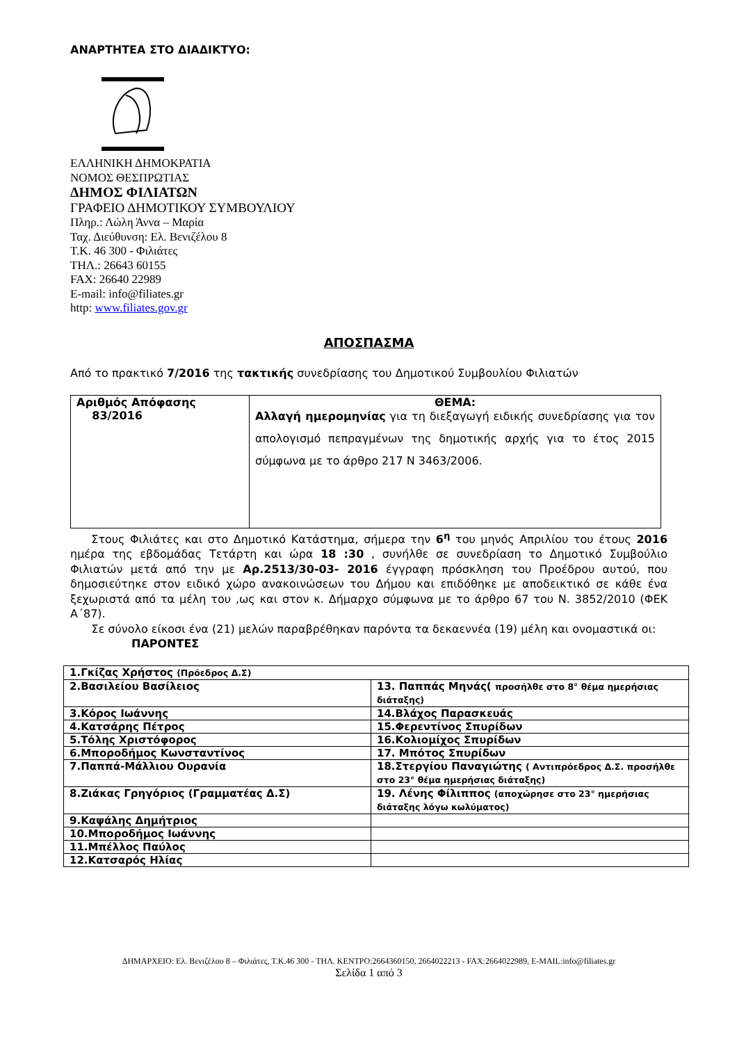ΑΝΑΡΤΗΤΕΑ ΣΤΟ ΔΙΑΔΙΚΤΥΟ:
ΕΛΛΗΝΙΚΗ ΔΗΜΟΚΡΑΤΙΑ
ΝΟΜΟΣ ΘΕΣΠΡΩΤΙΑΣ
ΔΗΜΟΣ ΦΙΛΙΑΤΩΝ
ΓΡΑΦΕΙΟ ΔΗΜΟΤΙΚΟΥ ΣΥΜΒΟΥΛΙΟΥ
Πληρ.: Λώλη Άννα – Μαρία
Ταχ. Διεύθυνση: Ελ. Βενιζέλου 8
Τ.Κ. 46 300 - Φιλιάτες
ΤΗΛ.: 26643 60155
FAX: 26640 22989
E-mail: info@filiates.gr
http: www.filiates.gov.gr
ΑΠΟΣΠΑΣΜΑ
Από το πρακτικό 7/2016 της τακτικής συνεδρίασης του Δημοτικού Συμβουλίου Φιλιατών
| Αριθμός Απόφασης 83/2016 | ΘΕΜΑ: Αλλαγή ημερομηνίας για τη διεξαγωγή ειδικής συνεδρίασης για τον απολογισμό πεπραγμένων της δημοτικής αρχής για το έτος 2015 σύμφωνα με το άρθρο 217 Ν 3463/2006. |
Στους Φιλιάτες και στο Δημοτικό Κατάστημα, σήμερα την 6<sup>η</sup> του μηνός Απριλίου του έτους 2016 ημέρα της εβδομάδας Τετάρτη και ώρα 18 :30 , συνήλθε σε συνεδρίαση το Δημοτικό Συμβούλιο Φιλιατών μετά από την με Αρ.2513/30-03- 2016 έγγραφη πρόσκληση του Προέδρου αυτού, που δημοσιεύτηκε στον ειδικό χώρο ανακοινώσεων του Δήμου και επιδόθηκε με αποδεικτικό σε κάθε ένα ξεχωριστά από τα μέλη του ,ως και στον κ. Δήμαρχο σύμφωνα με το άρθρο 67 του Ν. 3852/2010 (ΦΕΚ Α΄87).
Σε σύνολο είκοσι ένα (21) μελών παραβρέθηκαν παρόντα τα δεκαεννέα (19) μέλη και ονομαστικά οι:
ΠΑΡΟΝΤΕΣ
| 1.Γκίζας Χρήστος (Πρόεδρος Δ.Σ) | |
| 2.Βασιλείου Βασίλειος | 13. Παππάς Μηνάς( προσήλθε στο 8° θέμα ημερήσιας διάταξης) |
| 3.Κόρος Ιωάννης | 14.Βλάχος Παρασκευάς |
| 4.Κατσάρης Πέτρος | 15.Φερεντίνος Σπυρίδων |
| 5.Τόλης Χριστόφορος | 16.Κολιομίχος Σπυρίδων |
| 6.Μποροδήμος Κωνσταντίνος | 17. Μπότος Σπυρίδων |
| 7.Παππά-Μάλλιου Ουρανία | 18.Στεργίου Παναγιώτης ( Αντιπρόεδρος Δ.Σ. προσήλθε στο 23° θέμα ημερήσιας διάταξης) |
| 8.Ζιάκας Γρηγόριος (Γραμματέας Δ.Σ) | 19. Λένης Φίλιππος (αποχώρησε στο 23° ημερήσιας διάταξης λόγω κωλύματος) |
| 9.Καψάλης Δημήτριος | |
| 10.Μποροδήμος Ιωάννης | |
| 11.Μπέλλος Παύλος | |
| 12.Κατσαρός Ηλίας | |
ΔΗΜΑΡΧΕΙΟ: Ελ. Βενιζέλου 8 – Φιλιάτες, Τ.Κ.46 300 - ΤΗΛ. ΚΕΝΤΡΟ:2664360150, 2664022213 - FAX:2664022989, E-MAIL:info@filiates.gr
Σελίδα 1 από 3